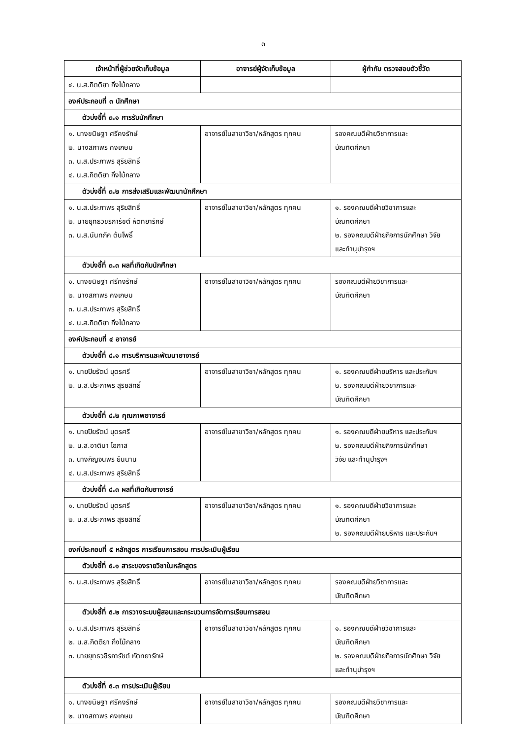๓
| เจ้าหน้าที่ผู้ช่วยจัดเก็บข้อมูล | อาจารย์ผู้จัดเก็บข้อมูล | ผู้กำกับ ตรวจสอบตัวชี้วัด |
| --- | --- | --- |
| ๔. น.ส.กิตติยา กิ่งไม้กลาง | | |
| องค์ประกอบที่ ๓ นักศึกษา | | |
| ตัวบ่งชี้ที่ ๓.๑ การรับนักศึกษา | | |
| ๑. นางขนิษฐา ศรีคงรักษ์ ๒. นางสภาพร คงเกษม ๓. น.ส.ประภาพร สุริยสิทธิ์ ๔. น.ส.กิตติยา กิ่งไม้กลาง | อาจารย์ในสาขาวิชา/หลักสูตร ทุกคน | รองคณบดีฝ่ายวิชาการและ บัณฑิตศึกษา |
| ตัวบ่งชี้ที่ ๓.๒ การส่งเสริมและพัฒนานักศึกษา | | |
| ๑. น.ส.ประภาพร สุริยสิทธิ์ ๒. นายยุทธวชิรภารัชต์ หัตทยารักษ์ ๓. น.ส.นันทภัค ต้นโพธิ์ | อาจารย์ในสาขาวิชา/หลักสูตร ทุกคน | ๑. รองคณบดีฝ่ายวิชาการและ บัณฑิตศึกษา ๒. รองคณบดีฝ่ายกิจการนักศึกษา วิจัย และทำนุบำรุงฯ |
| ตัวบ่งชี้ที่ ๓.๓ ผลที่เกิดกับนักศึกษา | | |
| ๑. นางขนิษฐา ศรีคงรักษ์ ๒. นางสภาพร คงเกษม ๓. น.ส.ประภาพร สุริยสิทธิ์ ๔. น.ส.กิตติยา กิ่งไม้กลาง | อาจารย์ในสาขาวิชา/หลักสูตร ทุกคน | รองคณบดีฝ่ายวิชาการและ บัณฑิตศึกษา |
| องค์ประกอบที่ ๔ อาจารย์ | | |
| ตัวบ่งชี้ที่ ๔.๑ การบริหารและพัฒนาอาจารย์ | | |
| ๑. นายปิยรัตน์ บุตรศรี ๒. น.ส.ประภาพร สุริยสิทธิ์ | อาจารย์ในสาขาวิชา/หลักสูตร ทุกคน | ๑. รองคณบดีฝ่ายบริหาร และประกันฯ ๒. รองคณบดีฝ่ายวิชาการและ บัณฑิตศึกษา |
| ตัวบ่งชี้ที่ ๔.๒ คุณภาพอาจารย์ | | |
| ๑. นายปิยรัตน์ บุตรศรี ๒. น.ส.อาติมา โอภาส ๓. นางกัญจนพร ยืนนาน ๔. น.ส.ประภาพร สุริยสิทธิ์ | อาจารย์ในสาขาวิชา/หลักสูตร ทุกคน | ๑. รองคณบดีฝ่ายบริหาร และประกันฯ ๒. รองคณบดีฝ่ายกิจการนักศึกษา วิจัย และทำนุบำรุงฯ |
| ตัวบ่งชี้ที่ ๔.๓ ผลที่เกิดกับอาจารย์ | | |
| ๑. นายปิยรัตน์ บุตรศรี ๒. น.ส.ประภาพร สุริยสิทธิ์ | อาจารย์ในสาขาวิชา/หลักสูตร ทุกคน | ๑. รองคณบดีฝ่ายวิชาการและ บัณฑิตศึกษา ๒. รองคณบดีฝ่ายบริหาร และประกันฯ |
| องค์ประกอบที่ ๕ หลักสูตร การเรียนการสอน การประเมินผู้เรียน | | |
| ตัวบ่งชี้ที่ ๕.๑ สาระของรายวิชาในหลักสูตร | | |
| ๑. น.ส.ประภาพร สุริยสิทธิ์ | อาจารย์ในสาขาวิชา/หลักสูตร ทุกคน | รองคณบดีฝ่ายวิชาการและ บัณฑิตศึกษา |
| ตัวบ่งชี้ที่ ๕.๒ การวางระบบผู้สอนและกระบวนการจัดการเรียนการสอน | | |
| ๑. น.ส.ประภาพร สุริยสิทธิ์ ๒. น.ส.กิตติยา กิ่งไม้กลาง ๓. นายยุทธวชิรภารัชต์ หัตทยารักษ์ | อาจารย์ในสาขาวิชา/หลักสูตร ทุกคน | ๑. รองคณบดีฝ่ายวิชาการและ บัณฑิตศึกษา ๒. รองคณบดีฝ่ายกิจการนักศึกษา วิจัย และทำนุบำรุงฯ |
| ตัวบ่งชี้ที่ ๕.๓ การประเมินผู้เรียน | | |
| ๑. นางขนิษฐา ศรีคงรักษ์ ๒. นางสภาพร คงเกษม | อาจารย์ในสาขาวิชา/หลักสูตร ทุกคน | รองคณบดีฝ่ายวิชาการและ บัณฑิตศึกษา |